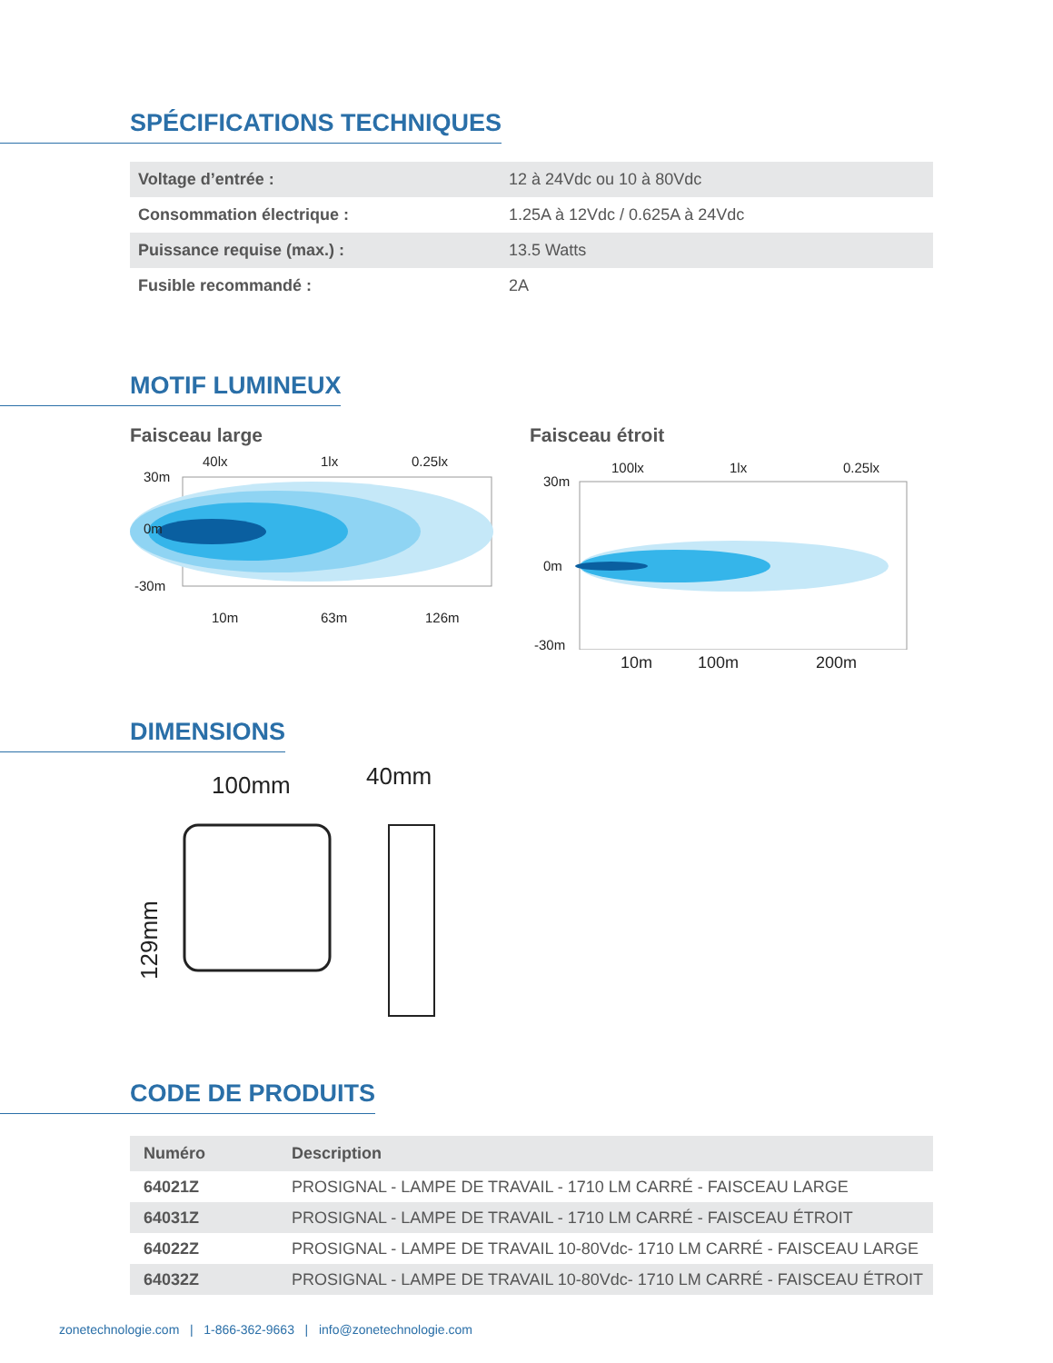SPÉCIFICATIONS TECHNIQUES
| Voltage d’entrée : | 12 à 24Vdc ou 10 à 80Vdc |
| Consommation électrique : | 1.25A à 12Vdc / 0.625A à 24Vdc |
| Puissance requise (max.) : | 13.5 Watts |
| Fusible recommandé : | 2A |
MOTIF LUMINEUX
Faisceau large
40lx
1lx
0.25lx
30m
0m
-30m
10m
63m
126m
Faisceau étroit
100lx
1lx
0.25lx
30m
0m
-30m
10m 100m 200m
DIMENSIONS
100mm
40mm
129mm
CODE DE PRODUITS
| Numéro | Description |
| --- | --- |
| 64021Z | PROSIGNAL - LAMPE DE TRAVAIL - 1710 LM CARRÉ - FAISCEAU LARGE |
| 64031Z | PROSIGNAL - LAMPE DE TRAVAIL - 1710 LM CARRÉ - FAISCEAU ÉTROIT |
| 64022Z | PROSIGNAL - LAMPE DE TRAVAIL 10-80Vdc- 1710 LM CARRÉ - FAISCEAU LARGE |
| 64032Z | PROSIGNAL - LAMPE DE TRAVAIL 10-80Vdc- 1710 LM CARRÉ - FAISCEAU ÉTROIT |
zonetechnologie.com | 1-866-362-9663 | info@zonetechnologie.com